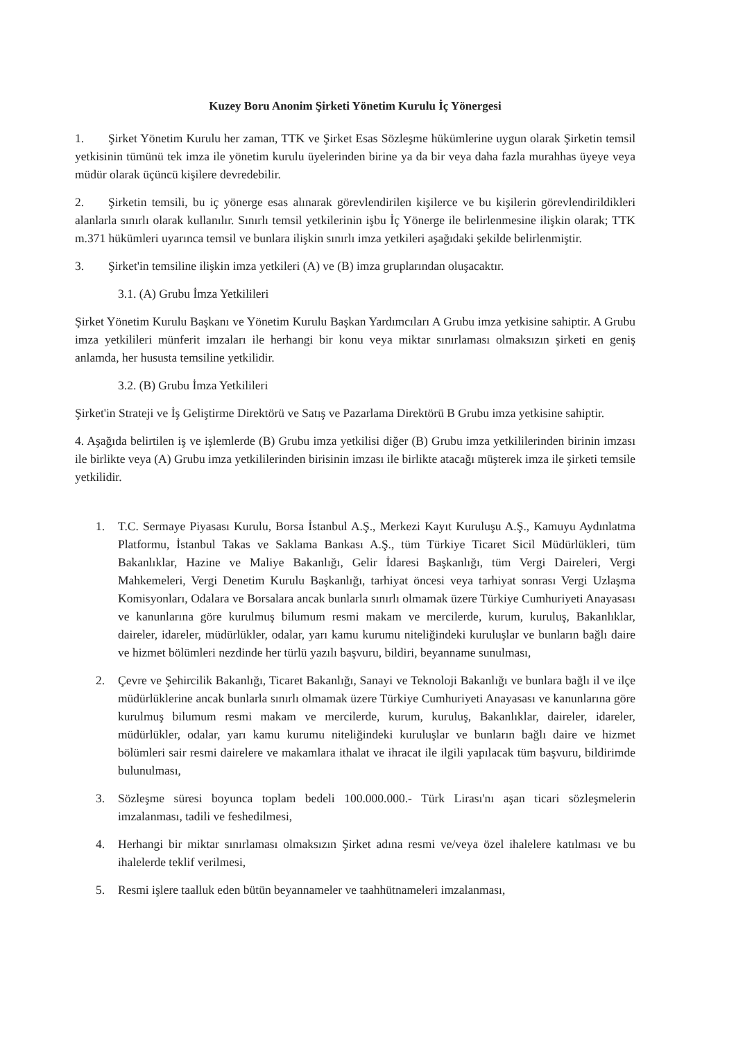Kuzey Boru Anonim Şirketi Yönetim Kurulu İç Yönergesi
1. Şirket Yönetim Kurulu her zaman, TTK ve Şirket Esas Sözleşme hükümlerine uygun olarak Şirketin temsil yetkisinin tümünü tek imza ile yönetim kurulu üyelerinden birine ya da bir veya daha fazla murahhas üyeye veya müdür olarak üçüncü kişilere devredebilir.
2. Şirketin temsili, bu iç yönerge esas alınarak görevlendirilen kişilerce ve bu kişilerin görevlendirildikleri alanlarla sınırlı olarak kullanılır. Sınırlı temsil yetkilerinin işbu İç Yönerge ile belirlenmesine ilişkin olarak; TTK m.371 hükümleri uyarınca temsil ve bunlara ilişkin sınırlı imza yetkileri aşağıdaki şekilde belirlenmiştir.
3. Şirket'in temsiline ilişkin imza yetkileri (A) ve (B) imza gruplarından oluşacaktır.
3.1. (A) Grubu İmza Yetkilileri
Şirket Yönetim Kurulu Başkanı ve Yönetim Kurulu Başkan Yardımcıları A Grubu imza yetkisine sahiptir. A Grubu imza yetkilileri münferit imzaları ile herhangi bir konu veya miktar sınırlaması olmaksızın şirketi en geniş anlamda, her hususta temsiline yetkilidir.
3.2. (B) Grubu İmza Yetkilileri
Şirket'in Strateji ve İş Geliştirme Direktörü ve Satış ve Pazarlama Direktörü B Grubu imza yetkisine sahiptir.
4. Aşağıda belirtilen iş ve işlemlerde (B) Grubu imza yetkilisi diğer (B) Grubu imza yetkililerinden birinin imzası ile birlikte veya (A) Grubu imza yetkililerinden birisinin imzası ile birlikte atacağı müşterek imza ile şirketi temsile yetkilidir.
1. T.C. Sermaye Piyasası Kurulu, Borsa İstanbul A.Ş., Merkezi Kayıt Kuruluşu A.Ş., Kamuyu Aydınlatma Platformu, İstanbul Takas ve Saklama Bankası A.Ş., tüm Türkiye Ticaret Sicil Müdürlükleri, tüm Bakanlıklar, Hazine ve Maliye Bakanlığı, Gelir İdaresi Başkanlığı, tüm Vergi Daireleri, Vergi Mahkemeleri, Vergi Denetim Kurulu Başkanlığı, tarhiyat öncesi veya tarhiyat sonrası Vergi Uzlaşma Komisyonları, Odalara ve Borsalara ancak bunlarla sınırlı olmamak üzere Türkiye Cumhuriyeti Anayasası ve kanunlarına göre kurulmuş bilumum resmi makam ve mercilerde, kurum, kuruluş, Bakanlıklar, daireler, idareler, müdürlükler, odalar, yarı kamu kurumu niteliğindeki kuruluşlar ve bunların bağlı daire ve hizmet bölümleri nezdinde her türlü yazılı başvuru, bildiri, beyanname sunulması,
2. Çevre ve Şehircilik Bakanlığı, Ticaret Bakanlığı, Sanayi ve Teknoloji Bakanlığı ve bunlara bağlı il ve ilçe müdürlüklerine ancak bunlarla sınırlı olmamak üzere Türkiye Cumhuriyeti Anayasası ve kanunlarına göre kurulmuş bilumum resmi makam ve mercilerde, kurum, kuruluş, Bakanlıklar, daireler, idareler, müdürlükler, odalar, yarı kamu kurumu niteliğindeki kuruluşlar ve bunların bağlı daire ve hizmet bölümleri sair resmi dairelere ve makamlara ithalat ve ihracat ile ilgili yapılacak tüm başvuru, bildirimde bulunulması,
3. Sözleşme süresi boyunca toplam bedeli 100.000.000.- Türk Lirası'nı aşan ticari sözleşmelerin imzalanması, tadili ve feshedilmesi,
4. Herhangi bir miktar sınırlaması olmaksızın Şirket adına resmi ve/veya özel ihalelere katılması ve bu ihalelerde teklif verilmesi,
5. Resmi işlere taalluk eden bütün beyannameler ve taahhütnameleri imzalanması,